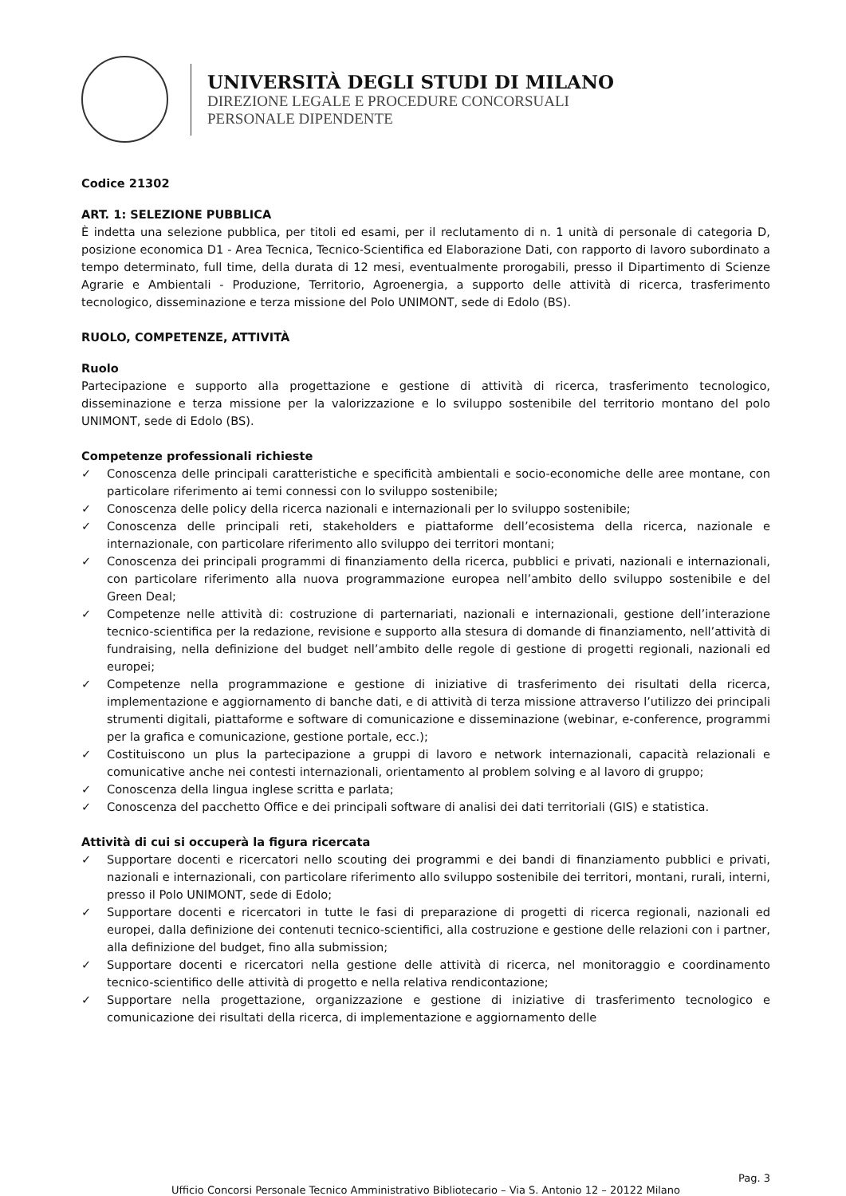UNIVERSITÀ DEGLI STUDI DI MILANO
DIREZIONE LEGALE E PROCEDURE CONCORSUALI
PERSONALE DIPENDENTE
Codice 21302
ART. 1: SELEZIONE PUBBLICA
È indetta una selezione pubblica, per titoli ed esami, per il reclutamento di n. 1 unità di personale di categoria D, posizione economica D1 - Area Tecnica, Tecnico-Scientifica ed Elaborazione Dati, con rapporto di lavoro subordinato a tempo determinato, full time, della durata di 12 mesi, eventualmente prorogabili, presso il Dipartimento di Scienze Agrarie e Ambientali - Produzione, Territorio, Agroenergia, a supporto delle attività di ricerca, trasferimento tecnologico, disseminazione e terza missione del Polo UNIMONT, sede di Edolo (BS).
RUOLO, COMPETENZE, ATTIVITÀ
Ruolo
Partecipazione e supporto alla progettazione e gestione di attività di ricerca, trasferimento tecnologico, disseminazione e terza missione per la valorizzazione e lo sviluppo sostenibile del territorio montano del polo UNIMONT, sede di Edolo (BS).
Competenze professionali richieste
✓ Conoscenza delle principali caratteristiche e specificità ambientali e socio-economiche delle aree montane, con particolare riferimento ai temi connessi con lo sviluppo sostenibile;
✓ Conoscenza delle policy della ricerca nazionali e internazionali per lo sviluppo sostenibile;
✓ Conoscenza delle principali reti, stakeholders e piattaforme dell’ecosistema della ricerca, nazionale e internazionale, con particolare riferimento allo sviluppo dei territori montani;
✓ Conoscenza dei principali programmi di finanziamento della ricerca, pubblici e privati, nazionali e internazionali, con particolare riferimento alla nuova programmazione europea nell’ambito dello sviluppo sostenibile e del Green Deal;
✓ Competenze nelle attività di: costruzione di parternariati, nazionali e internazionali, gestione dell’interazione tecnico-scientifica per la redazione, revisione e supporto alla stesura di domande di finanziamento, nell’attività di fundraising, nella definizione del budget nell’ambito delle regole di gestione di progetti regionali, nazionali ed europei;
✓ Competenze nella programmazione e gestione di iniziative di trasferimento dei risultati della ricerca, implementazione e aggiornamento di banche dati, e di attività di terza missione attraverso l’utilizzo dei principali strumenti digitali, piattaforme e software di comunicazione e disseminazione (webinar, e-conference, programmi per la grafica e comunicazione, gestione portale, ecc.);
✓ Costituiscono un plus la partecipazione a gruppi di lavoro e network internazionali, capacità relazionali e comunicative anche nei contesti internazionali, orientamento al problem solving e al lavoro di gruppo;
✓ Conoscenza della lingua inglese scritta e parlata;
✓ Conoscenza del pacchetto Office e dei principali software di analisi dei dati territoriali (GIS) e statistica.
Attività di cui si occuperà la figura ricercata
✓ Supportare docenti e ricercatori nello scouting dei programmi e dei bandi di finanziamento pubblici e privati, nazionali e internazionali, con particolare riferimento allo sviluppo sostenibile dei territori, montani, rurali, interni, presso il Polo UNIMONT, sede di Edolo;
✓ Supportare docenti e ricercatori in tutte le fasi di preparazione di progetti di ricerca regionali, nazionali ed europei, dalla definizione dei contenuti tecnico-scientifici, alla costruzione e gestione delle relazioni con i partner, alla definizione del budget, fino alla submission;
✓ Supportare docenti e ricercatori nella gestione delle attività di ricerca, nel monitoraggio e coordinamento tecnico-scientifico delle attività di progetto e nella relativa rendicontazione;
✓ Supportare nella progettazione, organizzazione e gestione di iniziative di trasferimento tecnologico e comunicazione dei risultati della ricerca, di implementazione e aggiornamento delle
Pag. 3
Ufficio Concorsi Personale Tecnico Amministrativo Bibliotecario – Via S. Antonio 12 – 20122 Milano